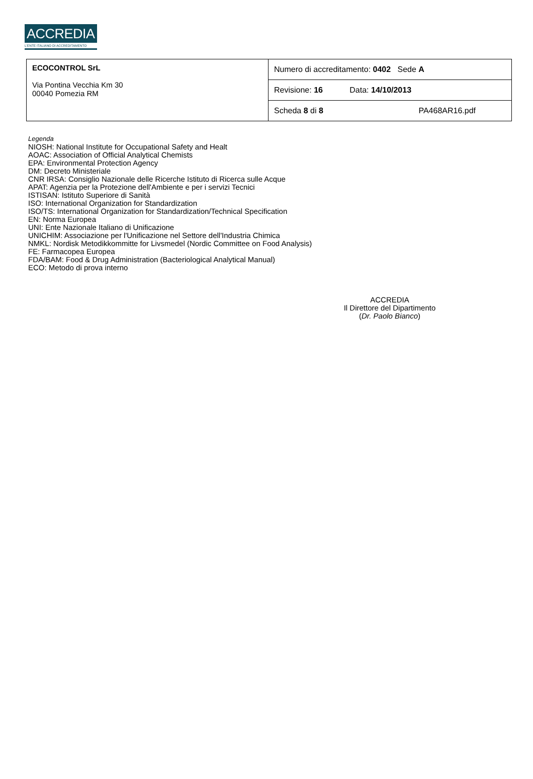ACCREDIA
L'ENTE ITALIANO DI ACCREDITAMENTO
| ECOCONTROL SrL Via Pontina Vecchia Km 30 00040 Pomezia RM | Numero di accreditamento: 0402 Sede A |
| | Revisione: 16 Data: 14/10/2013 |
| | Scheda 8 di 8 PA468AR16.pdf |
Legenda
NIOSH: National Institute for Occupational Safety and Healt
AOAC: Association of Official Analytical Chemists
EPA: Environmental Protection Agency
DM: Decreto Ministeriale
CNR IRSA: Consiglio Nazionale delle Ricerche Istituto di Ricerca sulle Acque
APAT: Agenzia per la Protezione dell'Ambiente e per i servizi Tecnici
ISTISAN: Istituto Superiore di Sanità
ISO: International Organization for Standardization
ISO/TS: International Organization for Standardization/Technical Specification
EN: Norma Europea
UNI: Ente Nazionale Italiano di Unificazione
UNICHIM: Associazione per l'Unificazione nel Settore dell'Industria Chimica
NMKL: Nordisk Metodikkommitte for Livsmedel (Nordic Committee on Food Analysis)
FE: Farmacopea Europea
FDA/BAM: Food & Drug Administration (Bacteriological Analytical Manual)
ECO: Metodo di prova interno
ACCREDIA
Il Direttore del Dipartimento
(Dr. Paolo Bianco)